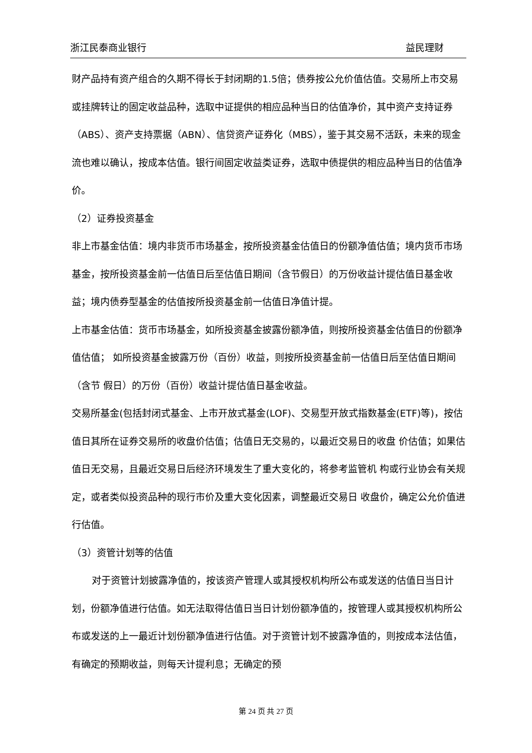浙江民泰商业银行 益民理财
财产品持有资产组合的久期不得长于封闭期的1.5倍；债券按公允价值估值。交易所上市交易或挂牌转让的固定收益品种，选取中证提供的相应品种当日的估值净价，其中资产支持证券（ABS）、资产支持票据（ABN）、信贷资产证券化（MBS），鉴于其交易不活跃，未来的现金流也难以确认，按成本估值。银行间固定收益类证券，选取中债提供的相应品种当日的估值净价。
（2）证券投资基金
非上市基金估值：境内非货币市场基金，按所投资基金估值日的份额净值估值；境内货币市场基金，按所投资基金前一估值日后至估值日期间（含节假日）的万份收益计提估值日基金收益；境内债券型基金的估值按所投资基金前一估值日净值计提。
上市基金估值：货币市场基金，如所投资基金披露份额净值，则按所投资基金估值日的份额净值估值； 如所投资基金披露万份（百份）收益，则按所投资基金前一估值日后至估值日期间（含节 假日）的万份（百份）收益计提估值日基金收益。
交易所基金(包括封闭式基金、上市开放式基金(LOF)、交易型开放式指数基金(ETF)等)，按估值日其所在证券交易所的收盘价估值；估值日无交易的，以最近交易日的收盘 价估值；如果估值日无交易，且最近交易日后经济环境发生了重大变化的，将参考监管机 构或行业协会有关规定，或者类似投资品种的现行市价及重大变化因素，调整最近交易日 收盘价，确定公允价值进行估值。
（3）资管计划等的估值
对于资管计划披露净值的，按该资产管理人或其授权机构所公布或发送的估值日当日计划，份额净值进行估值。如无法取得估值日当日计划份额净值的，按管理人或其授权机构所公布或发送的上一最近计划份额净值进行估值。对于资管计划不披露净值的，则按成本法估值，有确定的预期收益，则每天计提利息；无确定的预
第 24 页 共 27 页